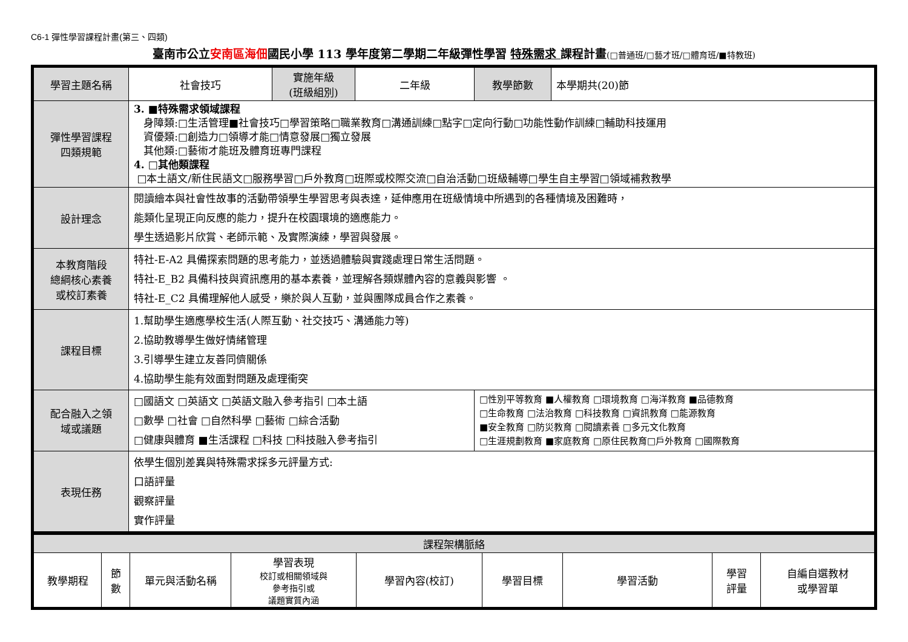C6-1 彈性學習課程計畫(第三、四類)
臺南市公立安南區海佃國民小學 113 學年度第二學期二年級彈性學習 特殊需求 課程計畫(□普通班/□藝才班/□體育班/■特教班)
| 學習主題名稱 | 社會技巧 | 實施年級 (班級組別) | 二年級 | 教學節數 | 本學期共(20)節 |
| 彈性學習課程 四類規範 | 3. ■特殊需求領域課程 身障類:□生活管理■社會技巧□學習策略□職業教育□溝通訓練□點字□定向行動□功能性動作訓練□輔助科技運用 資優類:□創造力□領導才能□情意發展□獨立發展 其他類:□藝術才能班及體育班專門課程 4. □其他類課程 □本土語文/新住民語文□服務學習□戶外教育□班際或校際交流□自治活動□班級輔導□學生自主學習□領域補救教學 | | | | |
| 設計理念 | 閱讀繪本與社會性故事的活動帶領學生學習思考與表達，延伸應用在班級情境中所遇到的各種情境及困難時， 能類化呈現正向反應的能力，提升在校園環境的適應能力。 學生透過影片欣賞、老師示範、及實際演練，學習與發展。 | | | | |
| 本教育階段 總綱核心素養 或校訂素養 | 特社-E-A2 具備探索問題的思考能力，並透過體驗與實踐處理日常生活問題。 特社-E_B2 具備科技與資訊應用的基本素養，並理解各類媒體內容的意義與影響 。 特社-E_C2 具備理解他人感受，樂於與人互動，並與團隊成員合作之素養。 | | | | |
| 課程目標 | 1.幫助學生適應學校生活(人際互動、社交技巧、溝通能力等) 2.協助教導學生做好情緒管理 3.引導學生建立友善同儕關係 4.協助學生能有效面對問題及處理衝突 | | | | |
| 配合融入之領 域或議題 | □國語文 □英語文 □英語文融入參考指引 □本土語 □數學 □社會 □自然科學 □藝術 □綜合活動 □健康與體育 ■生活課程 □科技 □科技融入參考指引 | | | □性別平等教育 ■人權教育 □環境教育 □海洋教育 ■品德教育 □生命教育 □法治教育 □科技教育 □資訊教育 □能源教育 ■安全教育 □防災教育 □閱讀素養 □多元文化教育 □生涯規劃教育 ■家庭教育 □原住民教育□戶外教育 □國際教育 | |
| 表現任務 | 依學生個別差異與特殊需求採多元評量方式: 口語評量 觀察評量 實作評量 | | | | |
| 課程架構脈絡 | | | | | | | | |
| --- | --- | --- | --- | --- | --- | --- | --- | --- |
| 教學期程 | 節 數 | 單元與活動名稱 | 學習表現 校訂或相關領域與 參考指引或 議題實質內涵 | 學習內容(校訂) | 學習目標 | 學習活動 | 學習 評量 | 自編自選教材 或學習單 |